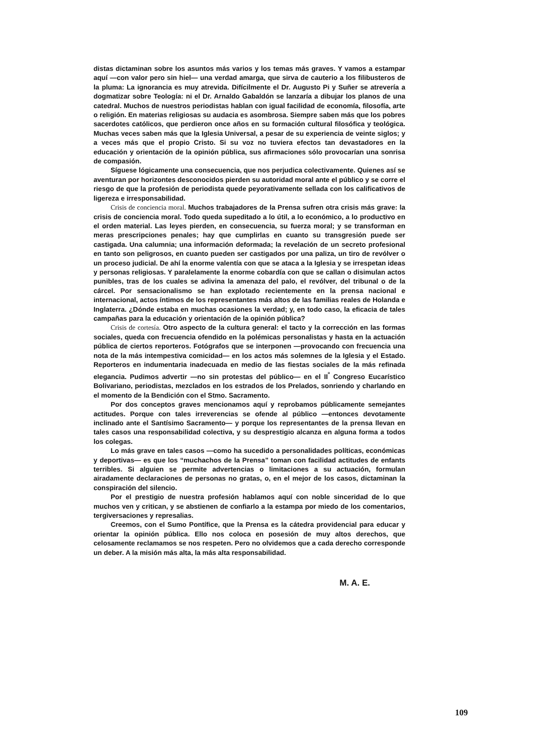distas dictaminan sobre los asuntos más varios y los temas más graves. Y vamos a estampar aquí —con valor pero sin hiel— una verdad amarga, que sirva de cauterio a los filibusteros de la pluma: La ignorancia es muy atrevida. Difícilmente el Dr. Augusto Pi y Suñer se atrevería a dogmatizar sobre Teología: ni el Dr. Arnaldo Gabaldón se lanzaría a dibujar los planos de una catedral. Muchos de nuestros periodistas hablan con igual facilidad de economía, filosofía, arte o religión. En materias religiosas su audacia es asombrosa. Siempre saben más que los pobres sacerdotes católicos, que perdieron once años en su formación cultural filosófica y teológica. Muchas veces saben más que la Iglesia Universal, a pesar de su experiencia de veinte siglos; y a veces más que el propio Cristo. Si su voz no tuviera efectos tan devastadores en la educación y orientación de la opinión pública, sus afirmaciones sólo provocarían una sonrisa de compasión.
Síguese lógicamente una consecuencia, que nos perjudica colectivamente. Quienes así se aventuran por horizontes desconocidos pierden su autoridad moral ante el público y se corre el riesgo de que la profesión de periodista quede peyorativamente sellada con los calificativos de ligereza e irresponsabilidad.
Crisis de conciencia moral. Muchos trabajadores de la Prensa sufren otra crisis más grave: la crisis de conciencia moral. Todo queda supeditado a lo útil, a lo económico, a lo productivo en el orden material. Las leyes pierden, en consecuencia, su fuerza moral; y se transforman en meras prescripciones penales; hay que cumplirlas en cuanto su transgresión puede ser castigada. Una calumnia; una información deformada; la revelación de un secreto profesional en tanto son peligrosos, en cuanto pueden ser castigados por una paliza, un tiro de revólver o un proceso judicial. De ahí la enorme valentía con que se ataca a la Iglesia y se irrespetan ideas y personas religiosas. Y paralelamente la enorme cobardía con que se callan o disimulan actos punibles, tras de los cuales se adivina la amenaza del palo, el revólver, del tribunal o de la cárcel. Por sensacionalismo se han explotado recientemente en la prensa nacional e internacional, actos íntimos de los representantes más altos de las familias reales de Holanda e Inglaterra. ¿Dónde estaba en muchas ocasiones la verdad; y, en todo caso, la eficacia de tales campañas para la educación y orientación de la opinión pública?
Crisis de cortesía. Otro aspecto de la cultura general: el tacto y la corrección en las formas sociales, queda con frecuencia ofendido en la polémicas personalistas y hasta en la actuación pública de ciertos reporteros. Fotógrafos que se interponen —provocando con frecuencia una nota de la más intempestiva comicidad— en los actos más solemnes de la Iglesia y el Estado. Reporteros en indumentaria inadecuada en medio de las fiestas sociales de la más refinada elegancia. Pudimos advertir —no sin protestas del público— en el II<sup>º</sup> Congreso Eucarístico Bolivariano, periodistas, mezclados en los estrados de los Prelados, sonriendo y charlando en el momento de la Bendición con el Stmo. Sacramento.
Por dos conceptos graves mencionamos aquí y reprobamos públicamente semejantes actitudes. Porque con tales irreverencias se ofende al público —entonces devotamente inclinado ante el Santísimo Sacramento— y porque los representantes de la prensa llevan en tales casos una responsabilidad colectiva, y su desprestigio alcanza en alguna forma a todos los colegas.
Lo más grave en tales casos —como ha sucedido a personalidades políticas, económicas y deportivas— es que los “muchachos de la Prensa” toman con facilidad actitudes de enfants terribles. Si alguien se permite advertencias o limitaciones a su actuación, formulan airadamente declaraciones de personas no gratas, o, en el mejor de los casos, dictaminan la conspiración del silencio.
Por el prestigio de nuestra profesión hablamos aquí con noble sinceridad de lo que muchos ven y critican, y se abstienen de confiarlo a la estampa por miedo de los comentarios, tergiversaciones y represalias.
Creemos, con el Sumo Pontífice, que la Prensa es la cátedra providencial para educar y orientar la opinión pública. Ello nos coloca en posesión de muy altos derechos, que celosamente reclamamos se nos respeten. Pero no olvidemos que a cada derecho corresponde un deber. A la misión más alta, la más alta responsabilidad.
M. A. E.
109